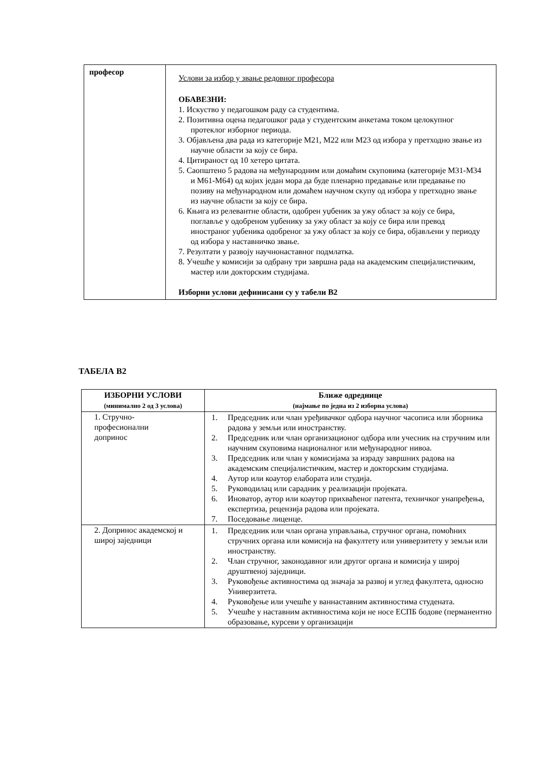| професор | Услови за избор у звање редовног професора ОБАВЕЗНИ: 1. Искуство у педагошком раду са студентима. 2. Позитивна оцена педагошког рада у студентским анкетама током целокупног протеклог изборног периода. 3. Објављена два рада из категорије М21, М22 или М23 од избора у претходно звање из научне области за коју се бира. 4. Цитираност од 10 хетеро цитата. 5. Саопштено 5 радова на међународним или домаћим скуповима (категорије М31-М34 и М61-М64) од којих један мора да буде пленарно предавање или предавање по позиву на међународном или домаћем научном скупу од избора у претходно звање из научне области за коју се бира. 6. Књига из релевантне области, одобрен уџбеник за ужу област за коју се бира, поглавље у одобреном уџбенику за ужу област за коју се бира или превод иностраног уџбеника одобреног за ужу област за коју се бира, објављени у периоду од избора у наставничко звање. 7. Резултати у развоју научнонаставног подмлатка. 8. Учешће у комисији за одбрану три завршна рада на академским специјалистичким, мастер или докторским студијама. Изборни услови дефинисани су у табели В2 |
ТАБЕЛА В2
| ИЗБОРНИ УСЛОВИ (минимално 2 од 3 услова) | Ближе одреднице (најмање по једна из 2 изборна услова) |
| --- | --- |
| 1. Стручно- професионални допринос | 1. Председник или члан уређивачког одбора научног часописа или зборника радова у земљи или иностранству. 2. Председник или члан организационог одбора или учесник на стручним или научним скуповима националног или међународног нивоа. 3. Председник или члан у комисијама за израду завршних радова на академским специјалистичким, мастер и докторским студијама. 4. Аутор или коаутор елабората или студија. 5. Руководилац или сарадник у реализацији пројеката. 6. Иноватор, аутор или коаутор прихваћеног патента, техничког унапређења, експертиза, рецензија радова или пројеката. 7. Поседовање лиценце. |
| 2. Допринос академској и широј заједници | 1. Председник или члан органа управљања, стручног органа, помоћних стручних органа или комисија на факултету или универзитету у земљи или иностранству. 2. Члан стручног, законодавног или другог органа и комисија у широј друштвеној заједници. 3. Руковођење активностима од значаја за развој и углед факултета, односно Универзитета. 4. Руковођење или учешће у ваннаставним активностима студената. 5. Учешће у наставним активностима који не носе ЕСПБ бодове (перманентно образовање, курсеви у организацији |